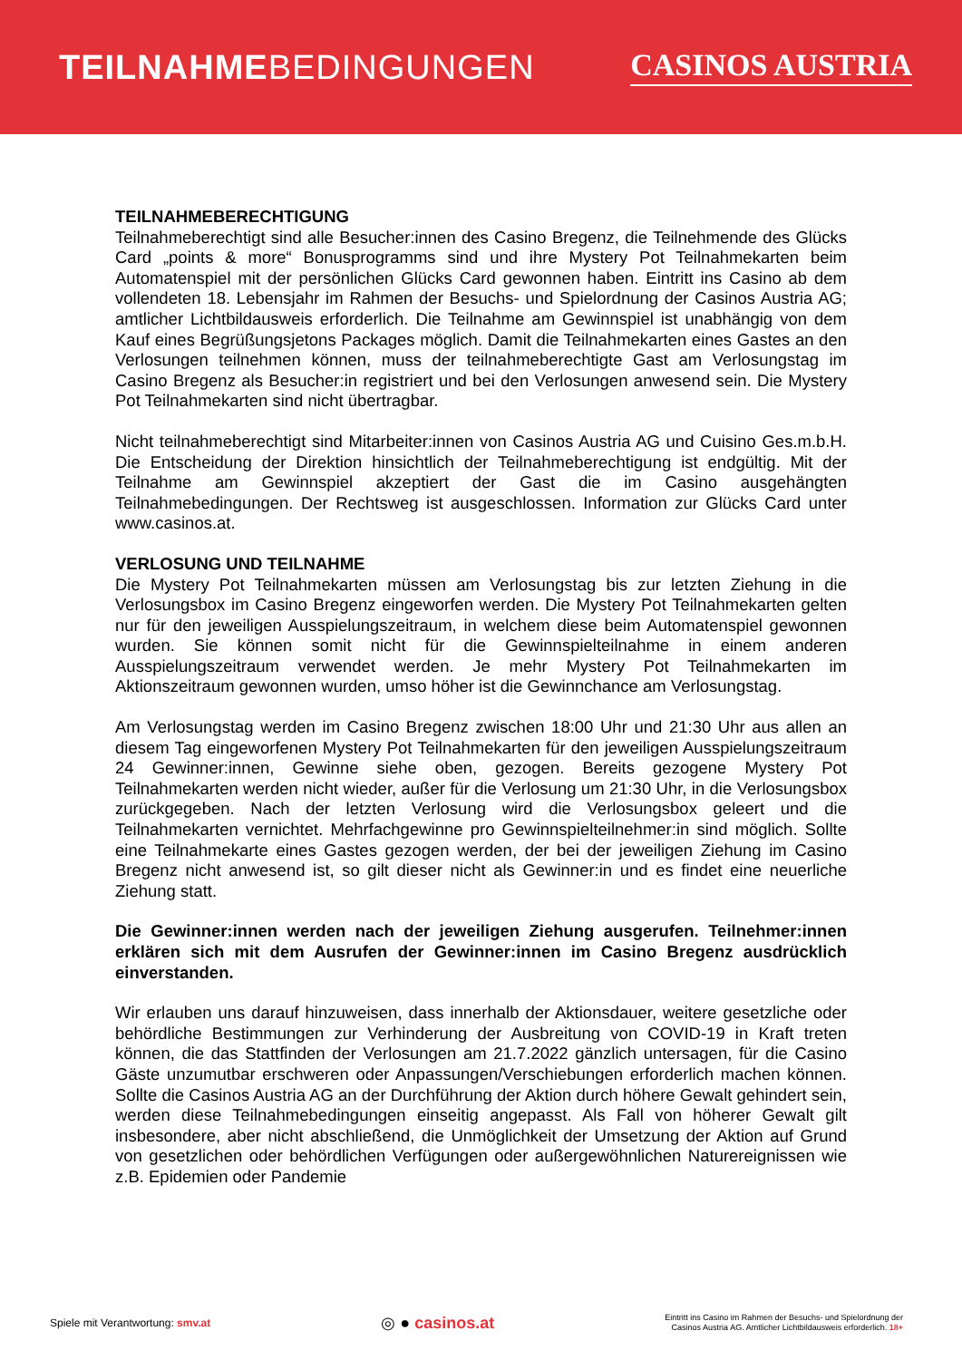TEILNAHMEBEDINGUNGEN CASINOS AUSTRIA
TEILNAHMEBERECHTIGUNG
Teilnahmeberechtigt sind alle Besucher:innen des Casino Bregenz, die Teilnehmende des Glücks Card „points & more“ Bonusprogramms sind und ihre Mystery Pot Teilnahmekarten beim Automatenspiel mit der persönlichen Glücks Card gewonnen haben. Eintritt ins Casino ab dem vollendeten 18. Lebensjahr im Rahmen der Besuchs- und Spielordnung der Casinos Austria AG; amtlicher Lichtbildausweis erforderlich. Die Teilnahme am Gewinnspiel ist unabhängig von dem Kauf eines Begrüßungsjetons Packages möglich. Damit die Teilnahmekarten eines Gastes an den Verlosungen teilnehmen können, muss der teilnahmeberechtigte Gast am Verlosungstag im Casino Bregenz als Besucher:in registriert und bei den Verlosungen anwesend sein. Die Mystery Pot Teilnahmekarten sind nicht übertragbar.
Nicht teilnahmeberechtigt sind Mitarbeiter:innen von Casinos Austria AG und Cuisino Ges.m.b.H. Die Entscheidung der Direktion hinsichtlich der Teilnahmeberechtigung ist endgültig. Mit der Teilnahme am Gewinnspiel akzeptiert der Gast die im Casino ausgehängten Teilnahmebedingungen. Der Rechtsweg ist ausgeschlossen. Information zur Glücks Card unter www.casinos.at.
VERLOSUNG UND TEILNAHME
Die Mystery Pot Teilnahmekarten müssen am Verlosungstag bis zur letzten Ziehung in die Verlosungsbox im Casino Bregenz eingeworfen werden. Die Mystery Pot Teilnahmekarten gelten nur für den jeweiligen Ausspielungszeitraum, in welchem diese beim Automatenspiel gewonnen wurden. Sie können somit nicht für die Gewinnspielteilnahme in einem anderen Ausspielungszeitraum verwendet werden. Je mehr Mystery Pot Teilnahmekarten im Aktionszeitraum gewonnen wurden, umso höher ist die Gewinnchance am Verlosungstag.
Am Verlosungstag werden im Casino Bregenz zwischen 18:00 Uhr und 21:30 Uhr aus allen an diesem Tag eingeworfenen Mystery Pot Teilnahmekarten für den jeweiligen Ausspielungszeitraum 24 Gewinner:innen, Gewinne siehe oben, gezogen. Bereits gezogene Mystery Pot Teilnahmekarten werden nicht wieder, außer für die Verlosung um 21:30 Uhr, in die Verlosungsbox zurückgegeben. Nach der letzten Verlosung wird die Verlosungsbox geleert und die Teilnahmekarten vernichtet. Mehrfachgewinne pro Gewinnspielteilnehmer:in sind möglich. Sollte eine Teilnahmekarte eines Gastes gezogen werden, der bei der jeweiligen Ziehung im Casino Bregenz nicht anwesend ist, so gilt dieser nicht als Gewinner:in und es findet eine neuerliche Ziehung statt.
Die Gewinner:innen werden nach der jeweiligen Ziehung ausgerufen. Teilnehmer:innen erklären sich mit dem Ausrufen der Gewinner:innen im Casino Bregenz ausdrücklich einverstanden.
Wir erlauben uns darauf hinzuweisen, dass innerhalb der Aktionsdauer, weitere gesetzliche oder behördliche Bestimmungen zur Verhinderung der Ausbreitung von COVID-19 in Kraft treten können, die das Stattfinden der Verlosungen am 21.7.2022 gänzlich untersagen, für die Casino Gäste unzumutbar erschweren oder Anpassungen/Verschiebungen erforderlich machen können. Sollte die Casinos Austria AG an der Durchführung der Aktion durch höhere Gewalt gehindert sein, werden diese Teilnahmebedingungen einseitig angepasst. Als Fall von höherer Gewalt gilt insbesondere, aber nicht abschließend, die Unmöglichkeit der Umsetzung der Aktion auf Grund von gesetzlichen oder behördlichen Verfügungen oder außergewöhnlichen Naturereignissen wie z.B. Epidemien oder Pandemie
Spiele mit Verantwortung: smv.at
◎ ● casinos.at
Eintritt ins Casino im Rahmen der Besuchs- und Spielordnung der
Casinos Austria AG. Amtlicher Lichtbildausweis erforderlich. 18+